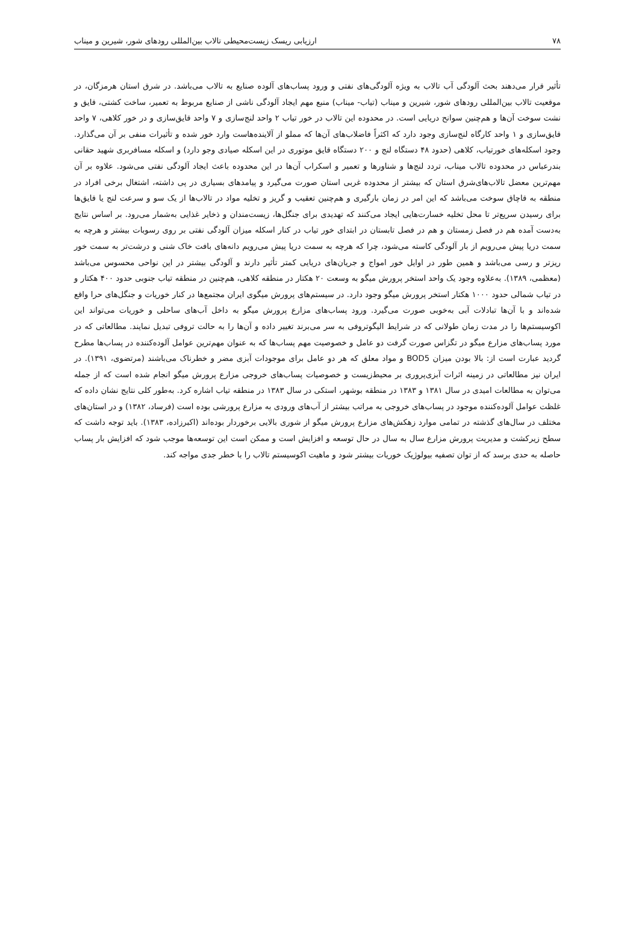۷۸ ارزیابی ریسک زیست‌محیطی تالاب بین‌المللی رودهای شور، شیرین و میناب
تأثیر قرار می‌دهند بحث آلودگی آب تالاب به ویژه آلودگی‌های نفتی و ورود پساب‌های آلوده صنایع به تالاب می‌باشد. در شرق استان هرمزگان، در موقعیت تالاب بین‌المللی رودهای شور، شیرین و میناب (تیاب- میناب) منبع مهم ایجاد آلودگی ناشی از صنایع مربوط به تعمیر، ساخت کشتی، قایق و نشت سوخت آن‌ها و هم‌چنین سوانح دریایی است. در محدوده این تالاب در خور تیاب ۲ واحد لنج‌سازی و ۷ واحد قایق‌سازی و در خور کلاهی، ۷ واحد قایق‌سازی و ۱ واحد کارگاه لنج‌سازی وجود دارد که اکثراً فاضلاب‌های آن‌ها که مملو از آلاینده‌هاست وارد خور شده و تأثیرات منفی بر آن می‌گذارد. وجود اسکله‌های خورتیاب، کلاهی (حدود ۴۸ دستگاه لنج و ۲۰۰ دستگاه قایق موتوری در این اسکله صیادی وجو دارد) و اسکله مسافربری شهید حقانی بندرعباس در محدوده تالاب میناب، تردد لنج‌ها و شناورها و تعمیر و اسکراب آن‌ها در این محدوده باعث ایجاد آلودگی نفتی می‌شود. علاوه بر آن مهم‌ترین معضل تالاب‌های‌شرق استان که بیشتر از محدوده غربی استان صورت می‌گیرد و پیامدهای بسیاری در پی داشته، اشتغال برخی افراد در منطقه به قاچاق سوخت می‌باشد که این امر در زمان بارگیری و هم‌چنین تعقیب و گریز و تخلیه مواد در تالاب‌ها از یک سو و سرعت لنج یا قایق‌ها برای رسیدن سریع‌تر تا محل تخلیه خسارت‌هایی ایجاد می‌کنند که تهدیدی برای جنگل‌ها، زیست‌مندان و ذخایر غذایی به‌شمار می‌رود. بر اساس نتایج به‌دست آمده هم در فصل زمستان و هم در فصل تابستان در ابتدای خور تیاب در کنار اسکله میزان آلودگی نفتی بر روی رسوبات بیشتر و هرچه به سمت دریا پیش می‌رویم از بار آلودگی کاسته می‌شود، چرا که هرچه به سمت دریا پیش می‌رویم دانه‌های بافت خاک شنی و درشت‌تر به سمت خور ریزتر و رسی می‌باشد و همین طور در اوایل خور امواج و جریان‌های دریایی کمتر تأثیر دارند و آلودگی بیشتر در این نواحی محسوس می‌باشد (معظمی، ۱۳۸۹). به‌علاوه وجود یک واحد استخر پرورش میگو به وسعت ۲۰ هکتار در منطقه کلاهی، هم‌چنین در منطقه تیاب جنوبی حدود ۴۰۰ هکتار و در تیاب شمالی حدود ۱۰۰۰ هکتار استخر پرورش میگو وجود دارد. در سیستم‌های پرورش میگوی ایران مجتمع‌ها در کنار خوریات و جنگل‌های حرا واقع شده‌اند و با آن‌ها تبادلات آبی به‌خوبی صورت می‌گیرد. ورود پساب‌های مزارع پرورش میگو به داخل آب‌های ساحلی و خوریات می‌تواند این اکوسیستم‌ها را در مدت زمان طولانی که در شرایط الیگوتروفی به سر می‌برند تغییر داده و آن‌ها را به حالت تروفی تبدیل نمایند. مطالعاتی که در مورد پساب‌های مزارع میگو در تگزاس صورت گرفت دو عامل و خصوصیت مهم پساب‌ها که به عنوان مهم‌ترین عوامل آلوده‌کننده در پساب‌ها مطرح گردید عبارت است از: بالا بودن میزان BOD5 و مواد معلق که هر دو عامل برای موجودات آبزی مضر و خطرناک می‌باشند (مرتضوی، ۱۳۹۱). در ایران نیز مطالعاتی در زمینه اثرات آبزی‌پروری بر محیط‌زیست و خصوصیات پساب‌های خروجی مزارع پرورش میگو انجام شده است که از جمله می‌توان به مطالعات امیدی در سال ۱۳۸۱ و ۱۳۸۳ در منطقه بوشهر، استکی در سال ۱۳۸۳ در منطقه تیاب اشاره کرد. به‌طور کلی نتایج نشان داده که غلظت عوامل آلوده‌کننده موجود در پساب‌های خروجی به مراتب بیشتر از آب‌های ورودی به مزارع پرورشی بوده است (فرساد، ۱۳۸۲) و در استان‌های مختلف در سال‌های گذشته در تمامی موارد زهکش‌های مزارع پرورش میگو از شوری بالایی برخوردار بوده‌اند (اکبرزاده، ۱۳۸۳). باید توجه داشت که سطح زیرکشت و مدیریت پرورش مزارع سال به سال در حال توسعه و افزایش است و ممکن است این توسعه‌ها موجب شود که افزایش بار پساب حاصله به حدی برسد که از توان تصفیه بیولوژیک خوریات بیشتر شود و ماهیت اکوسیستم تالاب را با خطر جدی مواجه کند.